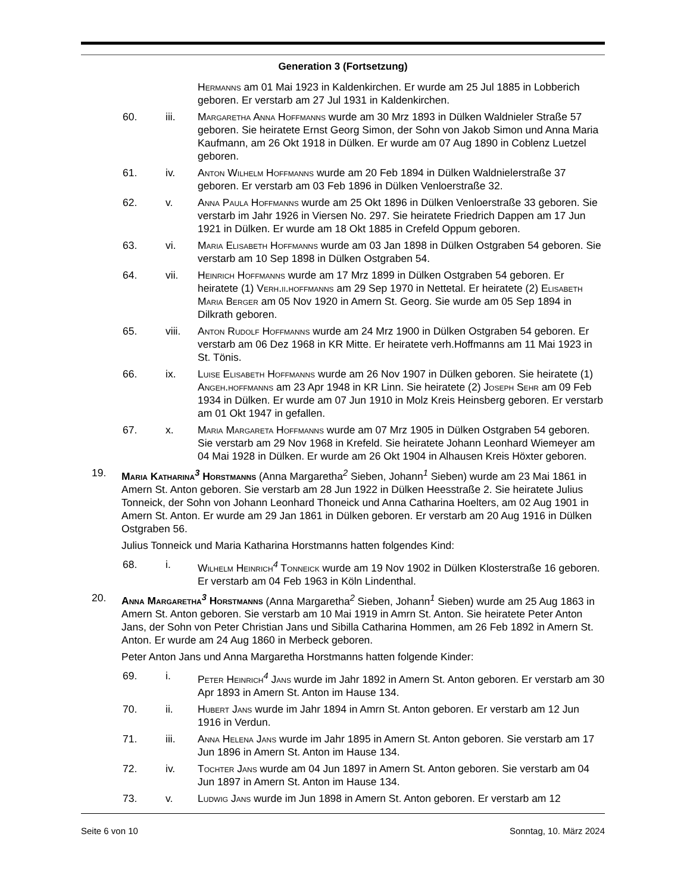Generation 3 (Fortsetzung)
Hermanns am 01 Mai 1923 in Kaldenkirchen. Er wurde am 25 Jul 1885 in Lobberich geboren. Er verstarb am 27 Jul 1931 in Kaldenkirchen.
60. iii. Margaretha Anna Hoffmanns wurde am 30 Mrz 1893 in Dülken Waldnieler Straße 57 geboren. Sie heiratete Ernst Georg Simon, der Sohn von Jakob Simon und Anna Maria Kaufmann, am 26 Okt 1918 in Dülken. Er wurde am 07 Aug 1890 in Coblenz Luetzel geboren.
61. iv. Anton Wilhelm Hoffmanns wurde am 20 Feb 1894 in Dülken Waldnielerstraße 37 geboren. Er verstarb am 03 Feb 1896 in Dülken Venloerstraße 32.
62. v. Anna Paula Hoffmanns wurde am 25 Okt 1896 in Dülken Venloerstraße 33 geboren. Sie verstarb im Jahr 1926 in Viersen No. 297. Sie heiratete Friedrich Dappen am 17 Jun 1921 in Dülken. Er wurde am 18 Okt 1885 in Crefeld Oppum geboren.
63. vi. Maria Elisabeth Hoffmanns wurde am 03 Jan 1898 in Dülken Ostgraben 54 geboren. Sie verstarb am 10 Sep 1898 in Dülken Ostgraben 54.
64. vii. Heinrich Hoffmanns wurde am 17 Mrz 1899 in Dülken Ostgraben 54 geboren. Er heiratete (1) Verh.ii.hoffmanns am 29 Sep 1970 in Nettetal. Er heiratete (2) Elisabeth Maria Berger am 05 Nov 1920 in Amern St. Georg. Sie wurde am 05 Sep 1894 in Dilkrath geboren.
65. viii. Anton Rudolf Hoffmanns wurde am 24 Mrz 1900 in Dülken Ostgraben 54 geboren. Er verstarb am 06 Dez 1968 in KR Mitte. Er heiratete verh.Hoffmanns am 11 Mai 1923 in St. Tönis.
66. ix. Luise Elisabeth Hoffmanns wurde am 26 Nov 1907 in Dülken geboren. Sie heiratete (1) Angeh.hoffmanns am 23 Apr 1948 in KR Linn. Sie heiratete (2) Joseph Sehr am 09 Feb 1934 in Dülken. Er wurde am 07 Jun 1910 in Molz Kreis Heinsberg geboren. Er verstarb am 01 Okt 1947 in gefallen.
67. x. Maria Margareta Hoffmanns wurde am 07 Mrz 1905 in Dülken Ostgraben 54 geboren. Sie verstarb am 29 Nov 1968 in Krefeld. Sie heiratete Johann Leonhard Wiemeyer am 04 Mai 1928 in Dülken. Er wurde am 26 Okt 1904 in Alhausen Kreis Höxter geboren.
19. Maria Katharina<sup>3</sup> Horstmanns (Anna Margaretha<sup>2</sup> Sieben, Johann<sup>1</sup> Sieben) wurde am 23 Mai 1861 in Amern St. Anton geboren. Sie verstarb am 28 Jun 1922 in Dülken Heesstraße 2. Sie heiratete Julius Tonneick, der Sohn von Johann Leonhard Thoneick und Anna Catharina Hoelters, am 02 Aug 1901 in Amern St. Anton. Er wurde am 29 Jan 1861 in Dülken geboren. Er verstarb am 20 Aug 1916 in Dülken Ostgraben 56.
Julius Tonneick und Maria Katharina Horstmanns hatten folgendes Kind:
68. i. Wilhelm Heinrich<sup>4</sup> Tonneick wurde am 19 Nov 1902 in Dülken Klosterstraße 16 geboren. Er verstarb am 04 Feb 1963 in Köln Lindenthal.
20. Anna Margaretha<sup>3</sup> Horstmanns (Anna Margaretha<sup>2</sup> Sieben, Johann<sup>1</sup> Sieben) wurde am 25 Aug 1863 in Amern St. Anton geboren. Sie verstarb am 10 Mai 1919 in Amrn St. Anton. Sie heiratete Peter Anton Jans, der Sohn von Peter Christian Jans und Sibilla Catharina Hommen, am 26 Feb 1892 in Amern St. Anton. Er wurde am 24 Aug 1860 in Merbeck geboren.
Peter Anton Jans und Anna Margaretha Horstmanns hatten folgende Kinder:
69. i. Peter Heinrich<sup>4</sup> Jans wurde im Jahr 1892 in Amern St. Anton geboren. Er verstarb am 30 Apr 1893 in Amern St. Anton im Hause 134.
70. ii. Hubert Jans wurde im Jahr 1894 in Amrn St. Anton geboren. Er verstarb am 12 Jun 1916 in Verdun.
71. iii. Anna Helena Jans wurde im Jahr 1895 in Amern St. Anton geboren. Sie verstarb am 17 Jun 1896 in Amern St. Anton im Hause 134.
72. iv. Tochter Jans wurde am 04 Jun 1897 in Amern St. Anton geboren. Sie verstarb am 04 Jun 1897 in Amern St. Anton im Hause 134.
73. v. Ludwig Jans wurde im Jun 1898 in Amern St. Anton geboren. Er verstarb am 12
Seite 6 von 10 Sonntag, 10. März 2024